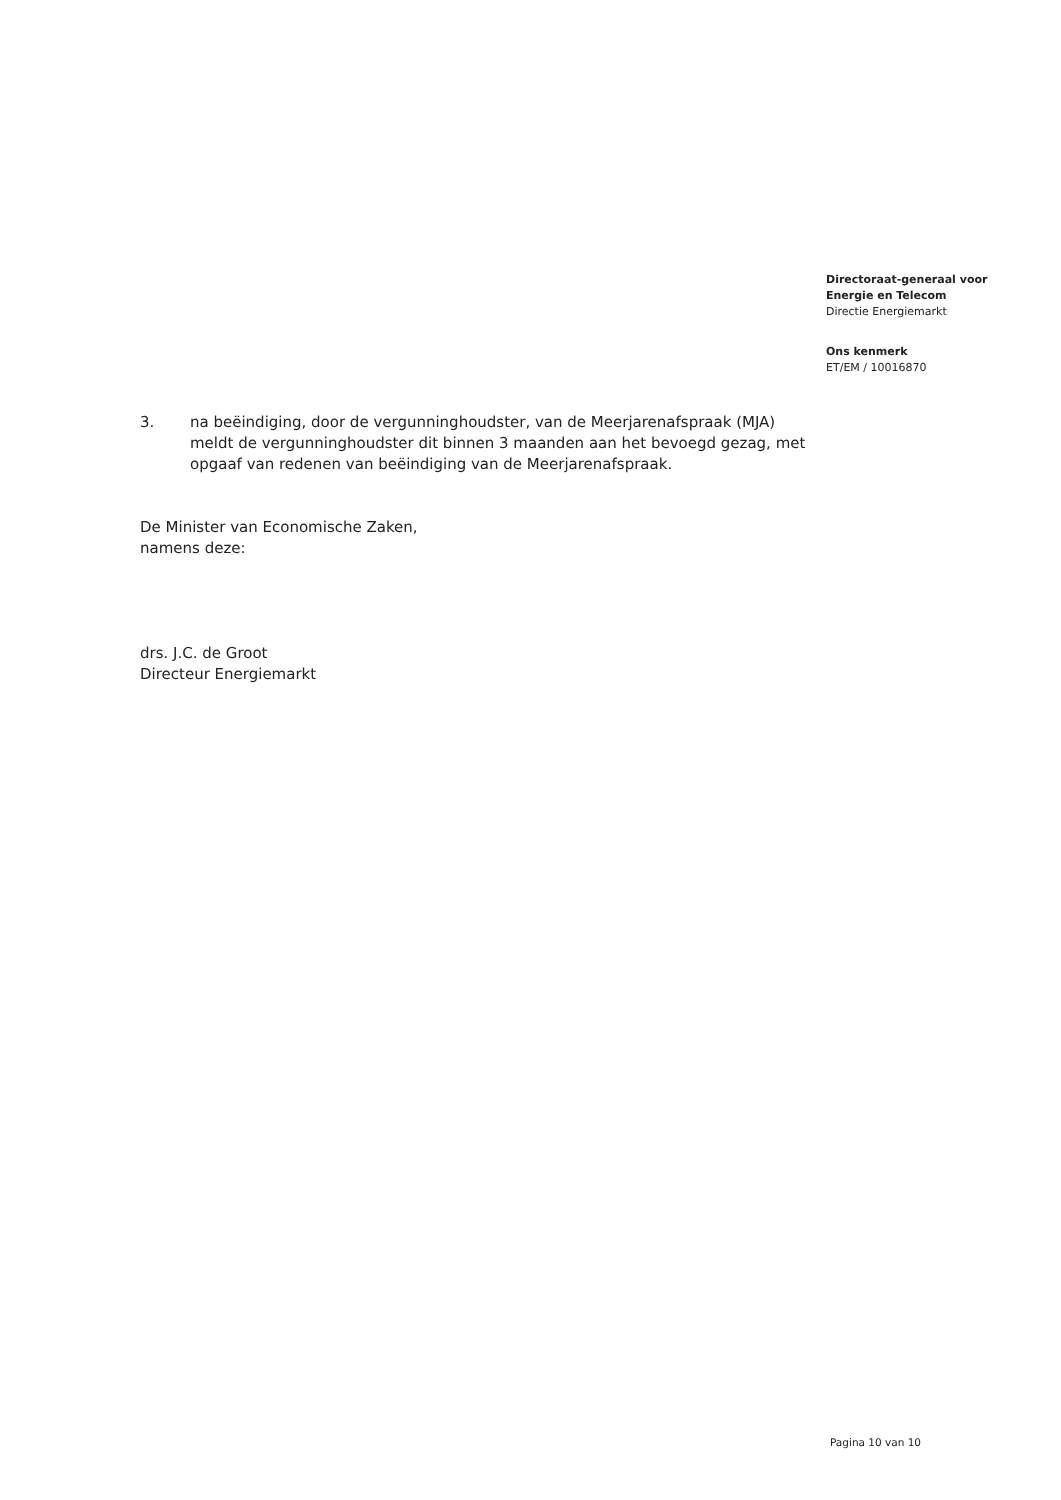Directoraat-generaal voor
Energie en Telecom
Directie Energiemarkt
Ons kenmerk
ET/EM / 10016870
3. na beëindiging, door de vergunninghoudster, van de Meerjarenafspraak (MJA) meldt de vergunninghoudster dit binnen 3 maanden aan het bevoegd gezag, met opgaaf van redenen van beëindiging van de Meerjarenafspraak.
De Minister van Economische Zaken,
namens deze:
drs. J.C. de Groot
Directeur Energiemarkt
Pagina 10 van 10